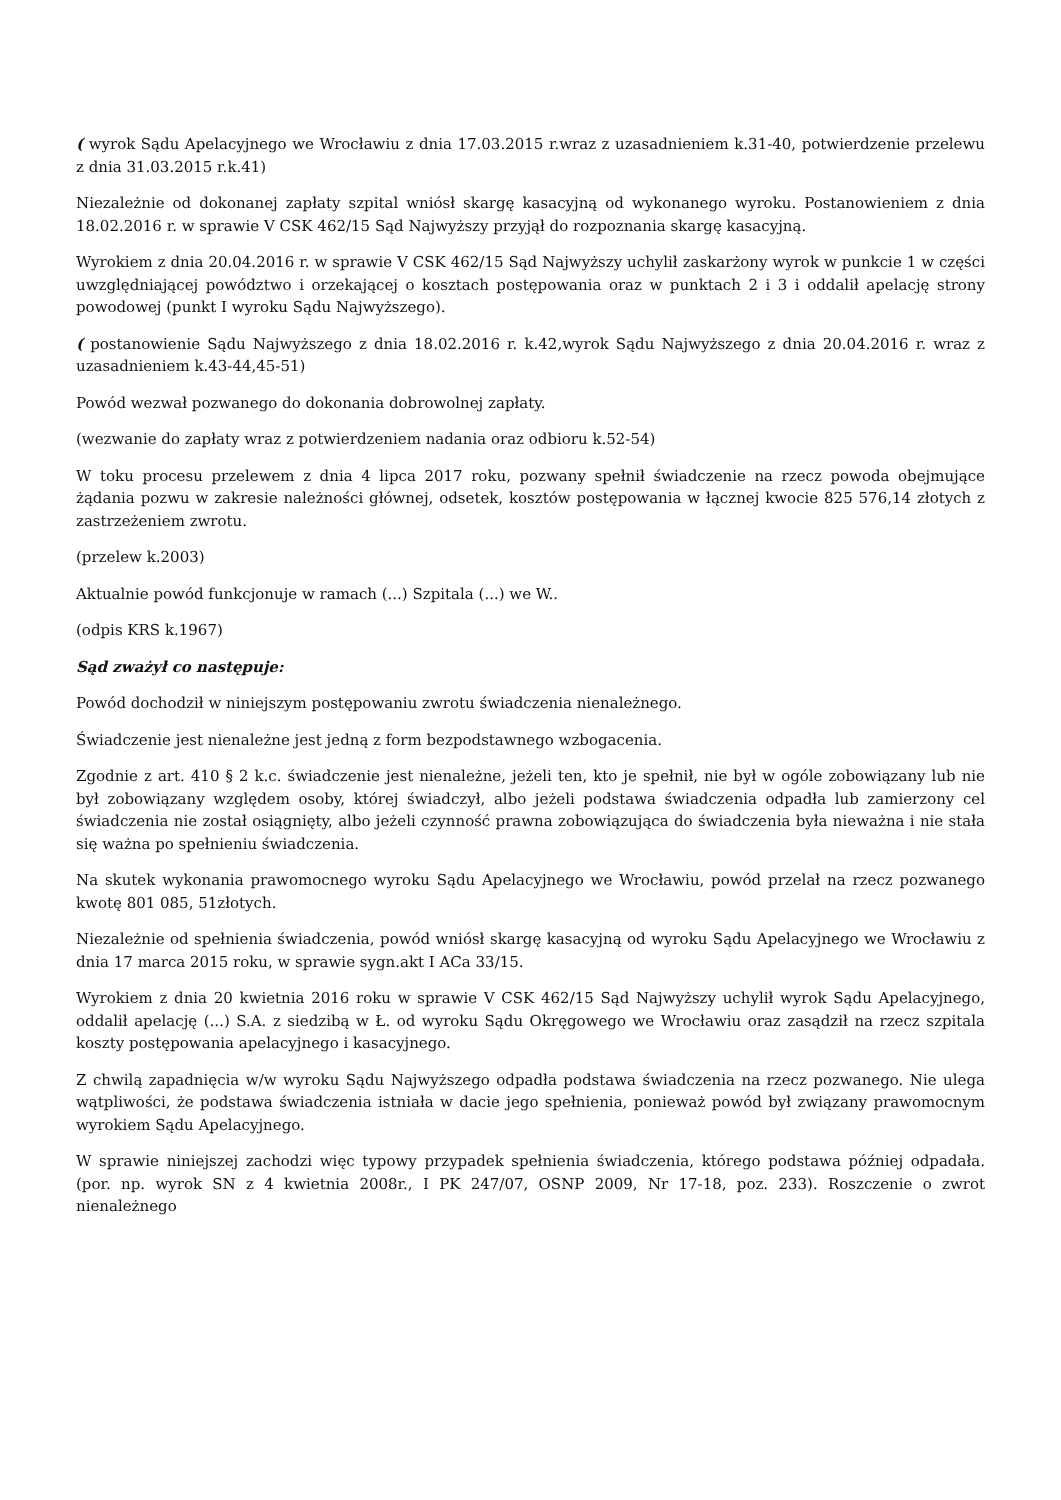( wyrok Sądu Apelacyjnego we Wrocławiu z dnia 17.03.2015 r.wraz z uzasadnieniem k.31-40, potwierdzenie przelewu z dnia 31.03.2015 r.k.41)
Niezależnie od dokonanej zapłaty szpital wniósł skargę kasacyjną od wykonanego wyroku. Postanowieniem z dnia 18.02.2016 r. w sprawie V CSK 462/15 Sąd Najwyższy przyjął do rozpoznania skargę kasacyjną.
Wyrokiem z dnia 20.04.2016 r. w sprawie V CSK 462/15 Sąd Najwyższy uchylił zaskarżony wyrok w punkcie 1 w części uwzględniającej powództwo i orzekającej o kosztach postępowania oraz w punktach 2 i 3 i oddalił apelację strony powodowej (punkt I wyroku Sądu Najwyższego).
( postanowienie Sądu Najwyższego z dnia 18.02.2016 r. k.42,wyrok Sądu Najwyższego z dnia 20.04.2016 r. wraz z uzasadnieniem k.43-44,45-51)
Powód wezwał pozwanego do dokonania dobrowolnej zapłaty.
(wezwanie do zapłaty wraz z potwierdzeniem nadania oraz odbioru k.52-54)
W toku procesu przelewem z dnia 4 lipca 2017 roku, pozwany spełnił świadczenie na rzecz powoda obejmujące żądania pozwu w zakresie należności głównej, odsetek, kosztów postępowania w łącznej kwocie 825 576,14 złotych z zastrzeżeniem zwrotu.
(przelew k.2003)
Aktualnie powód funkcjonuje w ramach (...) Szpitala (...) we W..
(odpis KRS k.1967)
Sąd zważył co następuje:
Powód dochodził w niniejszym postępowaniu zwrotu świadczenia nienależnego.
Świadczenie jest nienależne jest jedną z form bezpodstawnego wzbogacenia.
Zgodnie z art. 410 § 2 k.c. świadczenie jest nienależne, jeżeli ten, kto je spełnił, nie był w ogóle zobowiązany lub nie był zobowiązany względem osoby, której świadczył, albo jeżeli podstawa świadczenia odpadła lub zamierzony cel świadczenia nie został osiągnięty, albo jeżeli czynność prawna zobowiązująca do świadczenia była nieważna i nie stała się ważna po spełnieniu świadczenia.
Na skutek wykonania prawomocnego wyroku Sądu Apelacyjnego we Wrocławiu, powód przelał na rzecz pozwanego kwotę 801 085, 51złotych.
Niezależnie od spełnienia świadczenia, powód wniósł skargę kasacyjną od wyroku Sądu Apelacyjnego we Wrocławiu z dnia 17 marca 2015 roku, w sprawie sygn.akt I ACa 33/15.
Wyrokiem z dnia 20 kwietnia 2016 roku w sprawie V CSK 462/15 Sąd Najwyższy uchylił wyrok Sądu Apelacyjnego, oddalił apelację (...) S.A. z siedzibą w Ł. od wyroku Sądu Okręgowego we Wrocławiu oraz zasądził na rzecz szpitala koszty postępowania apelacyjnego i kasacyjnego.
Z chwilą zapadnięcia w/w wyroku Sądu Najwyższego odpadła podstawa świadczenia na rzecz pozwanego. Nie ulega wątpliwości, że podstawa świadczenia istniała w dacie jego spełnienia, ponieważ powód był związany prawomocnym wyrokiem Sądu Apelacyjnego.
W sprawie niniejszej zachodzi więc typowy przypadek spełnienia świadczenia, którego podstawa później odpadała. (por. np. wyrok SN z 4 kwietnia 2008r., I PK 247/07, OSNP 2009, Nr 17-18, poz. 233). Roszczenie o zwrot nienależnego